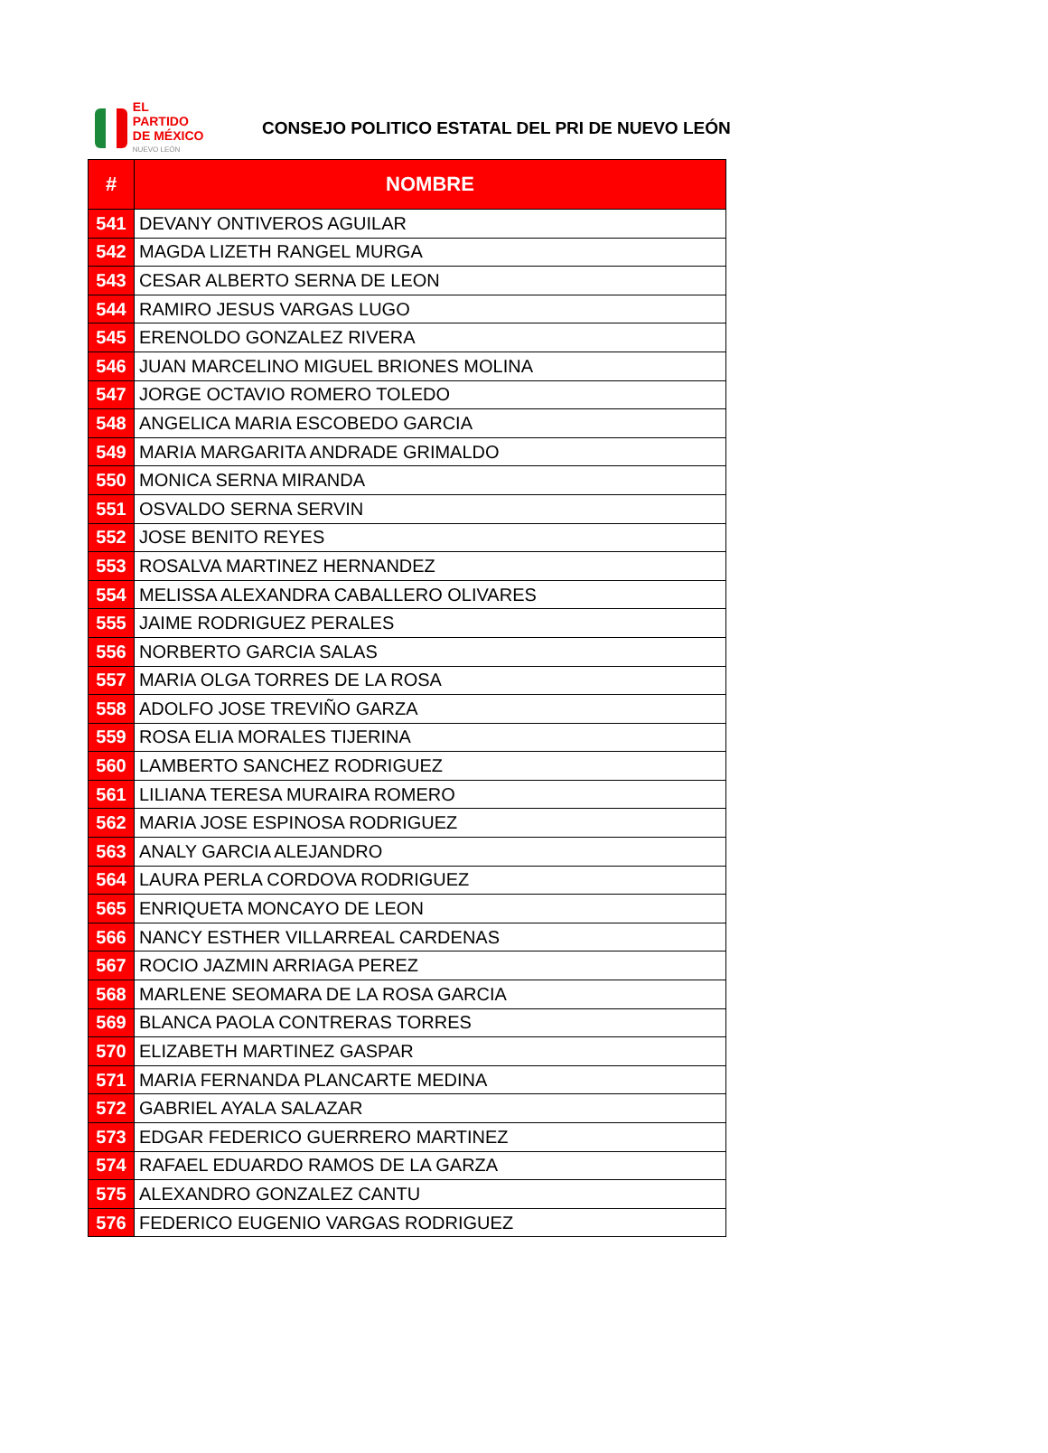EL PARTIDO
DE MÉXICO
NUEVO LEÓN
CONSEJO POLITICO ESTATAL DEL PRI DE NUEVO LEÓN
| # | NOMBRE |
| --- | --- |
| 541 | DEVANY ONTIVEROS AGUILAR |
| 542 | MAGDA LIZETH RANGEL MURGA |
| 543 | CESAR ALBERTO SERNA DE LEON |
| 544 | RAMIRO JESUS VARGAS LUGO |
| 545 | ERENOLDO GONZALEZ RIVERA |
| 546 | JUAN MARCELINO MIGUEL BRIONES MOLINA |
| 547 | JORGE OCTAVIO ROMERO TOLEDO |
| 548 | ANGELICA MARIA ESCOBEDO GARCIA |
| 549 | MARIA MARGARITA ANDRADE GRIMALDO |
| 550 | MONICA SERNA MIRANDA |
| 551 | OSVALDO SERNA SERVIN |
| 552 | JOSE BENITO REYES |
| 553 | ROSALVA MARTINEZ HERNANDEZ |
| 554 | MELISSA ALEXANDRA CABALLERO OLIVARES |
| 555 | JAIME RODRIGUEZ PERALES |
| 556 | NORBERTO GARCIA SALAS |
| 557 | MARIA OLGA TORRES DE LA ROSA |
| 558 | ADOLFO JOSE TREVIÑO GARZA |
| 559 | ROSA ELIA MORALES TIJERINA |
| 560 | LAMBERTO SANCHEZ RODRIGUEZ |
| 561 | LILIANA TERESA MURAIRA ROMERO |
| 562 | MARIA JOSE ESPINOSA RODRIGUEZ |
| 563 | ANALY GARCIA ALEJANDRO |
| 564 | LAURA PERLA CORDOVA RODRIGUEZ |
| 565 | ENRIQUETA MONCAYO DE LEON |
| 566 | NANCY ESTHER VILLARREAL CARDENAS |
| 567 | ROCIO JAZMIN ARRIAGA PEREZ |
| 568 | MARLENE SEOMARA DE LA ROSA GARCIA |
| 569 | BLANCA PAOLA CONTRERAS TORRES |
| 570 | ELIZABETH MARTINEZ GASPAR |
| 571 | MARIA FERNANDA PLANCARTE MEDINA |
| 572 | GABRIEL AYALA SALAZAR |
| 573 | EDGAR FEDERICO GUERRERO MARTINEZ |
| 574 | RAFAEL EDUARDO RAMOS DE LA GARZA |
| 575 | ALEXANDRO GONZALEZ CANTU |
| 576 | FEDERICO EUGENIO VARGAS RODRIGUEZ |